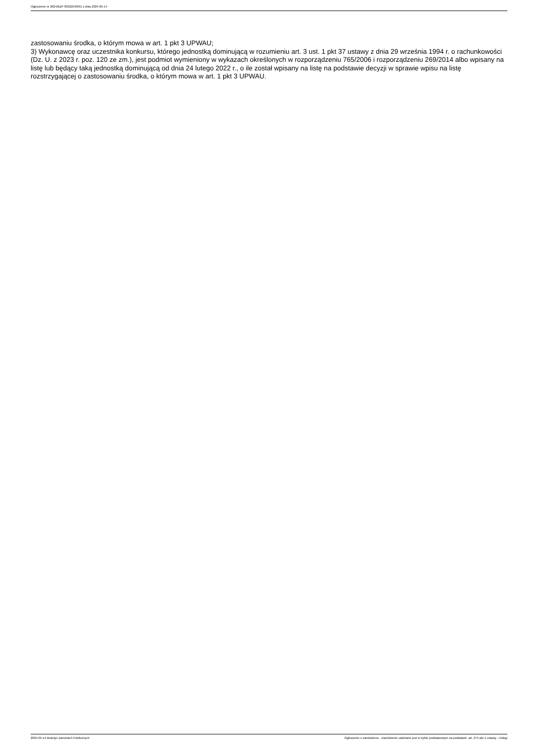Ogłoszenie nr 2024/BZP 00322539/01 z dnia 2024-05-14
zastosowaniu środka, o którym mowa w art. 1 pkt 3 UPWAU;
3) Wykonawcę oraz uczestnika konkursu, którego jednostką dominującą w rozumieniu art. 3 ust. 1 pkt 37 ustawy z dnia 29 września 1994 r. o rachunkowości (Dz. U. z 2023 r. poz. 120 ze zm.), jest podmiot wymieniony w wykazach określonych w rozporządzeniu 765/2006 i rozporządzeniu 269/2014 albo wpisany na listę lub będący taką jednostką dominującą od dnia 24 lutego 2022 r., o ile został wpisany na listę na podstawie decyzji w sprawie wpisu na listę rozstrzygającej o zastosowaniu środka, o którym mowa w art. 1 pkt 3 UPWAU.
2024-05-14 Biuletyn Zamówień Publicznych Ogłoszenie o zamówieniu - Zamówienie udzielane jest w trybie podstawowym na podstawie: art. 275 pkt 1 ustawy - Usługi